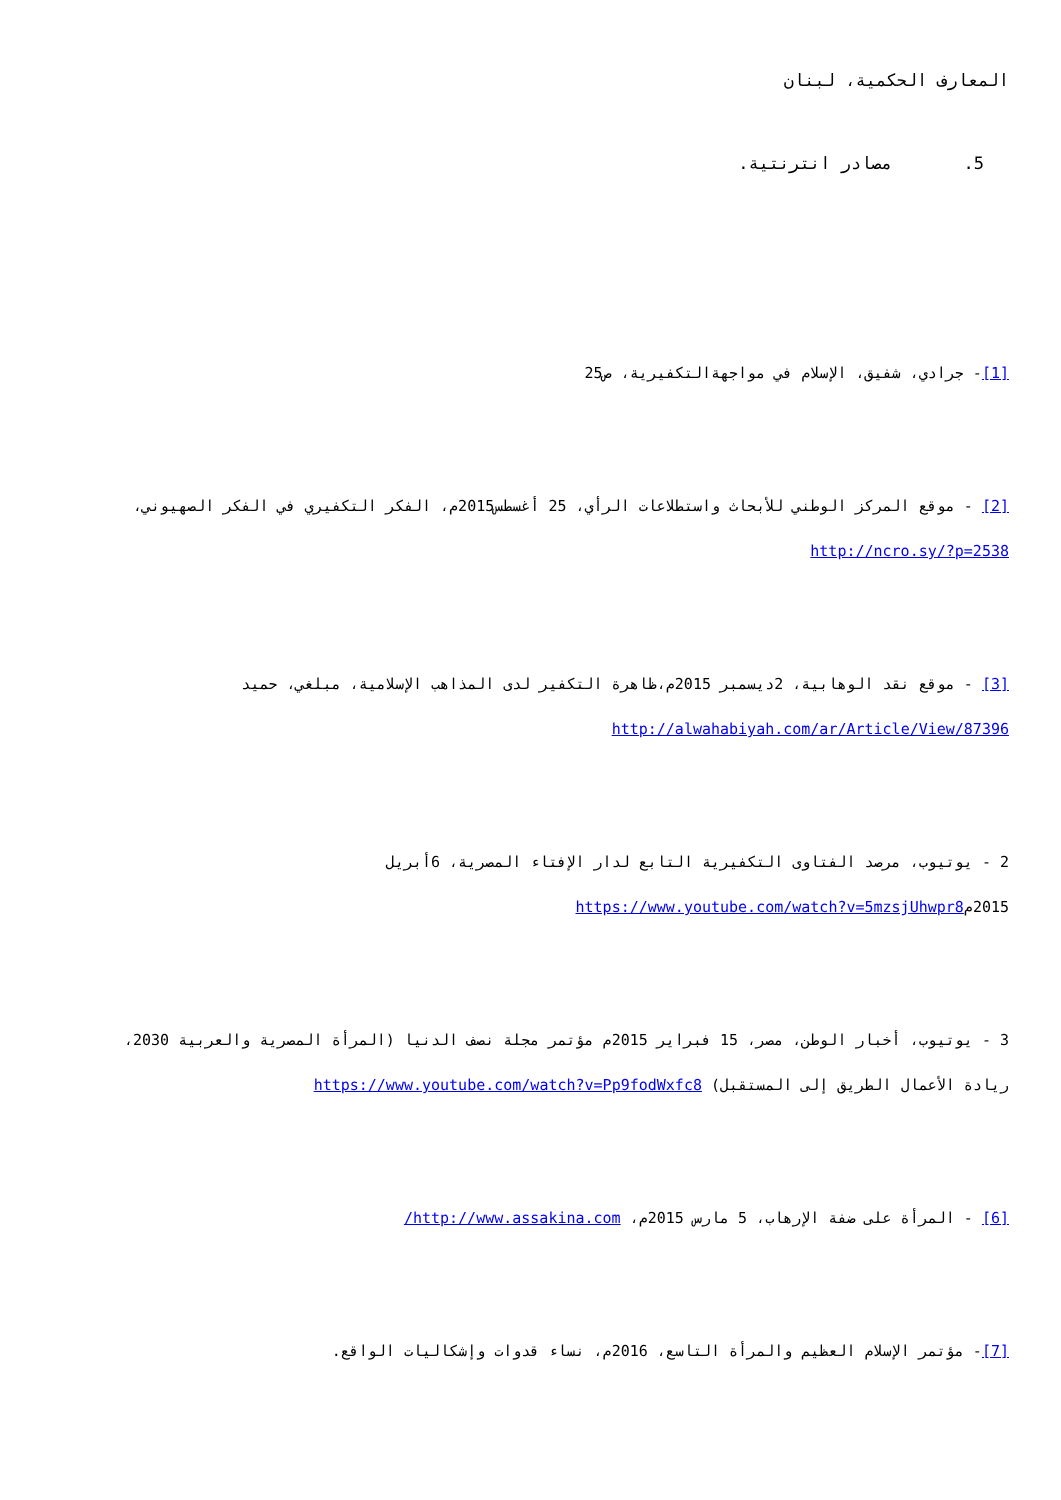المعارف الحكمية، لبنان
5. مصادر انترنتية.
[1]- جرادي، شفيق، الإسلام في مواجهةالتكفيرية، ص25
[2] - موقع المركز الوطني للأبحاث واستطلاعات الرأي، 25 أغسطس2015م، الفكر التكفيري في الفكر الصهيوني، http://ncro.sy/?p=2538
[3] - موقع نقد الوهابية، 2ديسمبر 2015م،ظاهرة التكفير لدى المذاهب الإسلامية، مبلغي، حميد http://alwahabiyah.com/ar/Article/View/87396
2 - يوتيوب، مرصد الفتاوى التكفيرية التابع لدار الإفتاء المصرية، 6أبريل 2015مhttps://www.youtube.com/watch?v=5mzsjUhwpr8
3 - يوتيوب، أخبار الوطن، مصر، 15 فبراير 2015م مؤتمر مجلة نصف الدنيا (المرأة المصرية والعربية 2030، ريادة الأعمال الطريق إلى المستقبل) https://www.youtube.com/watch?v=Pp9fodWxfc8
[6] - المرأة على ضفة الإرهاب، 5 مارس 2015م، http://www.assakina.com/
[7]- مؤتمر الإسلام العظيم والمرأة التاسع، 2016م، نساء قدوات وإشكاليات الواقع.